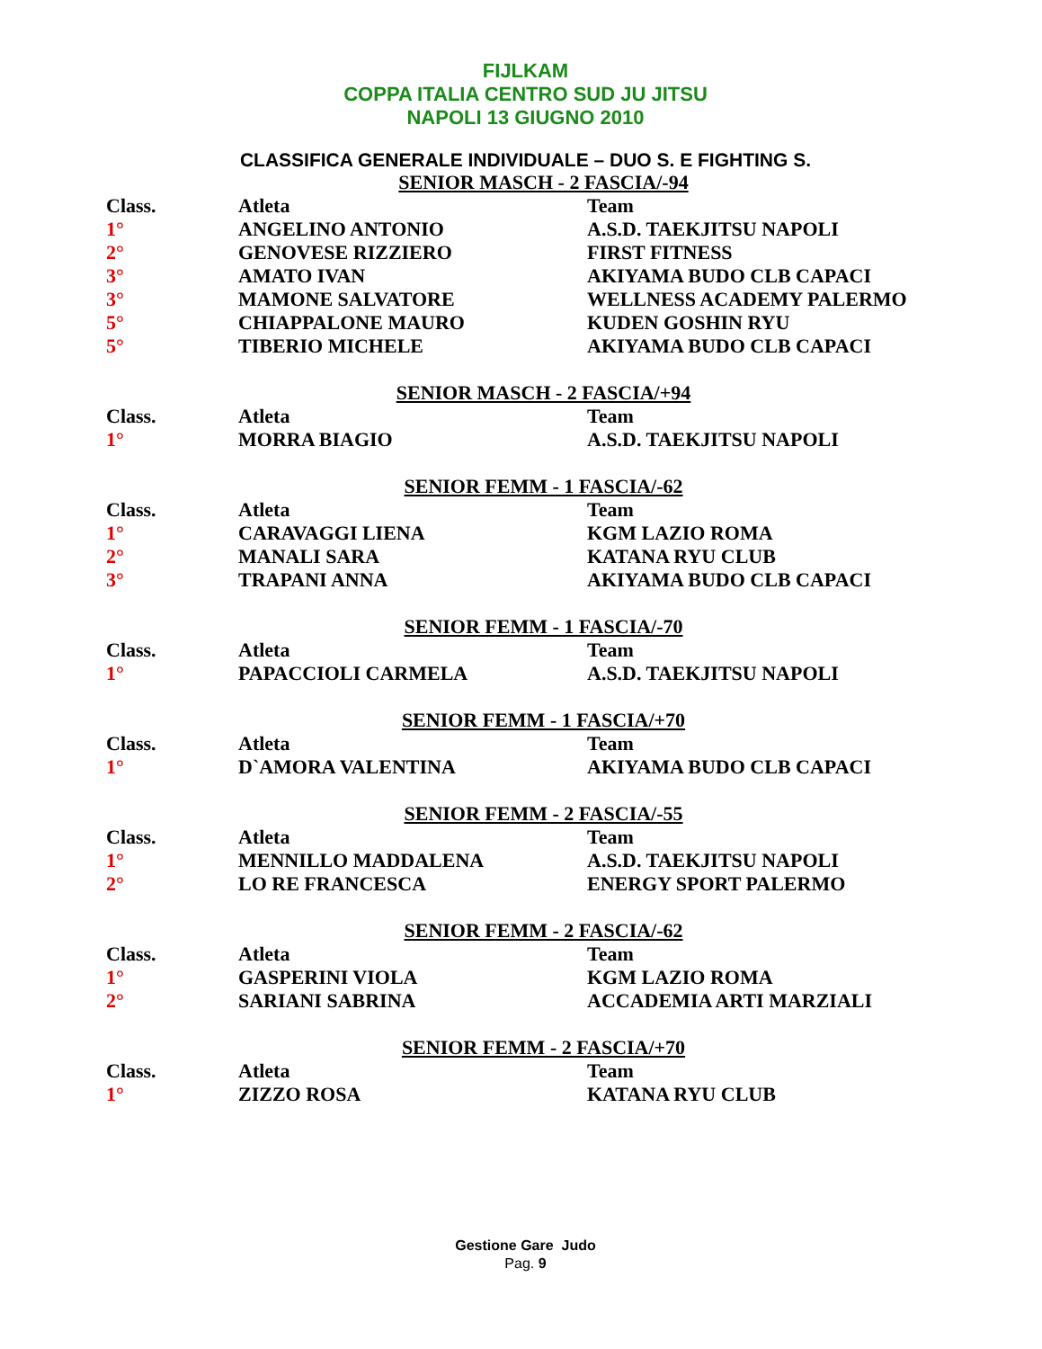FIJLKAM
COPPA ITALIA CENTRO SUD JU JITSU
NAPOLI 13 GIUGNO 2010
CLASSIFICA GENERALE INDIVIDUALE – DUO S. E FIGHTING S.
SENIOR MASCH - 2 FASCIA/-94
| Class. | Atleta | Team |
| --- | --- | --- |
| 1° | ANGELINO ANTONIO | A.S.D. TAEKJITSU NAPOLI |
| 2° | GENOVESE RIZZIERO | FIRST FITNESS |
| 3° | AMATO IVAN | AKIYAMA BUDO CLB CAPACI |
| 3° | MAMONE SALVATORE | WELLNESS ACADEMY PALERMO |
| 5° | CHIAPPALONE MAURO | KUDEN GOSHIN RYU |
| 5° | TIBERIO MICHELE | AKIYAMA BUDO CLB CAPACI |
SENIOR MASCH - 2 FASCIA/+94
| Class. | Atleta | Team |
| --- | --- | --- |
| 1° | MORRA BIAGIO | A.S.D. TAEKJITSU NAPOLI |
SENIOR FEMM - 1 FASCIA/-62
| Class. | Atleta | Team |
| --- | --- | --- |
| 1° | CARAVAGGI LIENA | KGM LAZIO ROMA |
| 2° | MANALI SARA | KATANA RYU CLUB |
| 3° | TRAPANI ANNA | AKIYAMA BUDO CLB CAPACI |
SENIOR FEMM - 1 FASCIA/-70
| Class. | Atleta | Team |
| --- | --- | --- |
| 1° | PAPACCIOLI CARMELA | A.S.D. TAEKJITSU NAPOLI |
SENIOR FEMM - 1 FASCIA/+70
| Class. | Atleta | Team |
| --- | --- | --- |
| 1° | D`AMORA VALENTINA | AKIYAMA BUDO CLB CAPACI |
SENIOR FEMM - 2 FASCIA/-55
| Class. | Atleta | Team |
| --- | --- | --- |
| 1° | MENNILLO MADDALENA | A.S.D. TAEKJITSU NAPOLI |
| 2° | LO RE FRANCESCA | ENERGY SPORT PALERMO |
SENIOR FEMM - 2 FASCIA/-62
| Class. | Atleta | Team |
| --- | --- | --- |
| 1° | GASPERINI VIOLA | KGM LAZIO ROMA |
| 2° | SARIANI SABRINA | ACCADEMIA ARTI MARZIALI |
SENIOR FEMM - 2 FASCIA/+70
| Class. | Atleta | Team |
| --- | --- | --- |
| 1° | ZIZZO ROSA | KATANA RYU CLUB |
Gestione Gare Judo
Pag. 9